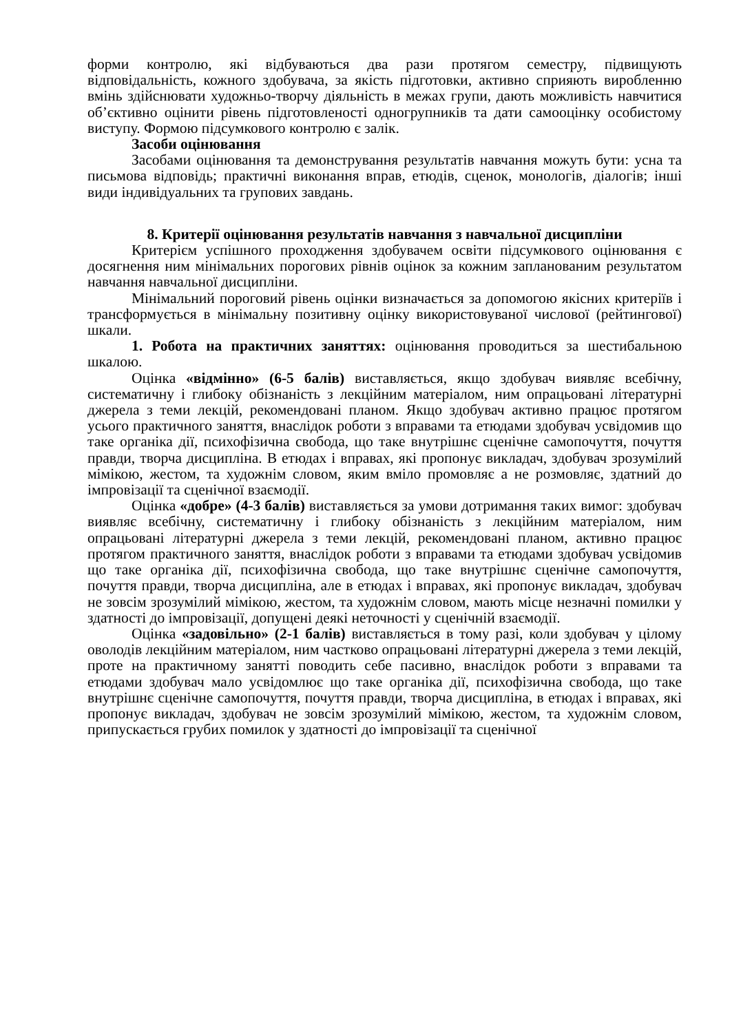форми контролю, які відбуваються два рази протягом семестру, підвищують відповідальність, кожного здобувача, за якість підготовки, активно сприяють виробленню вмінь здійснювати художньо-творчу діяльність в межах групи, дають можливість навчитися об’єктивно оцінити рівень підготовленості одногрупників та дати самооцінку особистому виступу. Формою підсумкового контролю є залік.
Засоби оцінювання
Засобами оцінювання та демонстрування результатів навчання можуть бути: усна та письмова відповідь; практичні виконання вправ, етюдів, сценок, монологів, діалогів; інші види індивідуальних та групових завдань.
8. Критерії оцінювання результатів навчання з навчальної дисципліни
Критерієм успішного проходження здобувачем освіти підсумкового оцінювання є досягнення ним мінімальних порогових рівнів оцінок за кожним запланованим результатом навчання навчальної дисципліни.
Мінімальний пороговий рівень оцінки визначається за допомогою якісних критеріїв і трансформується в мінімальну позитивну оцінку використовуваної числової (рейтингової) шкали.
1. Робота на практичних заняттях: оцінювання проводиться за шестибальною шкалою.
Оцінка «відмінно» (6-5 балів) виставляється, якщо здобувач виявляє всебічну, систематичну і глибоку обізнаність з лекційним матеріалом, ним опрацьовані літературні джерела з теми лекцій, рекомендовані планом. Якщо здобувач активно працює протягом усього практичного заняття, внаслідок роботи з вправами та етюдами здобувач усвідомив що таке органіка дії, психофізична свобода, що таке внутрішнє сценічне самопочуття, почуття правди, творча дисципліна. В етюдах і вправах, які пропонує викладач, здобувач зрозумілий мімікою, жестом, та художнім словом, яким вміло промовляє а не розмовляє, здатний до імпровізації та сценічної взаємодії.
Оцінка «добре» (4-3 балів) виставляється за умови дотримання таких вимог: здобувач виявляє всебічну, систематичну і глибоку обізнаність з лекційним матеріалом, ним опрацьовані літературні джерела з теми лекцій, рекомендовані планом, активно працює протягом практичного заняття, внаслідок роботи з вправами та етюдами здобувач усвідомив що таке органіка дії, психофізична свобода, що таке внутрішнє сценічне самопочуття, почуття правди, творча дисципліна, але в етюдах і вправах, які пропонує викладач, здобувач не зовсім зрозумілий мімікою, жестом, та художнім словом, мають місце незначні помилки у здатності до імпровізації, допущені деякі неточності у сценічній взаємодії.
Оцінка «задовільно» (2-1 балів) виставляється в тому разі, коли здобувач у цілому оволодів лекційним матеріалом, ним частково опрацьовані літературні джерела з теми лекцій, проте на практичному занятті поводить себе пасивно, внаслідок роботи з вправами та етюдами здобувач мало усвідомлює що таке органіка дії, психофізична свобода, що таке внутрішнє сценічне самопочуття, почуття правди, творча дисципліна, в етюдах і вправах, які пропонує викладач, здобувач не зовсім зрозумілий мімікою, жестом, та художнім словом, припускається грубих помилок у здатності до імпровізації та сценічної